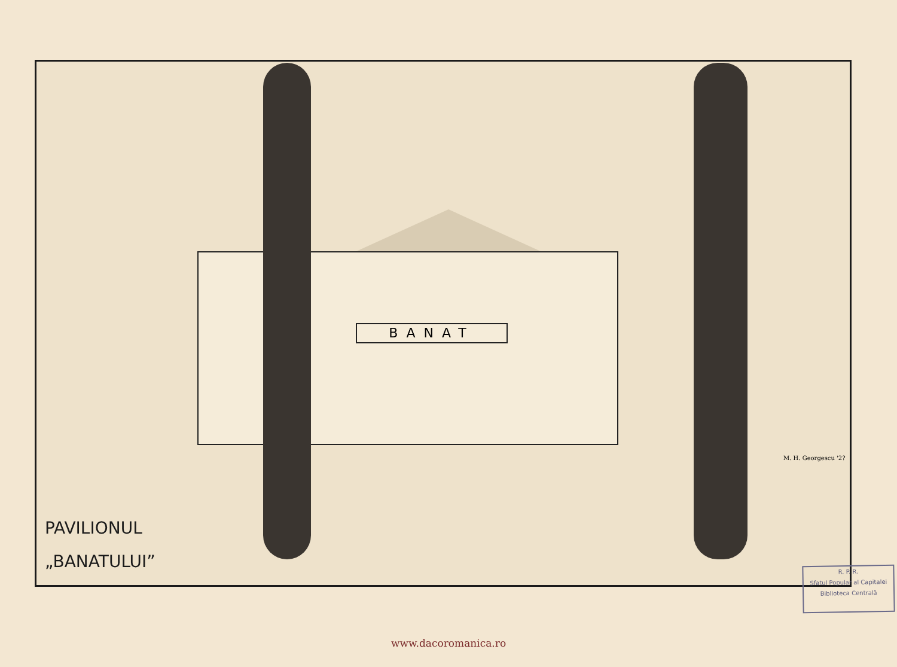BANAT
PAVILIONUL
„BANATULUI”
M. H. Georgescu '2?
R. P. R.
Sfatul Popular al Capitalei
Biblioteca Centrală
www.dacoromanica.ro